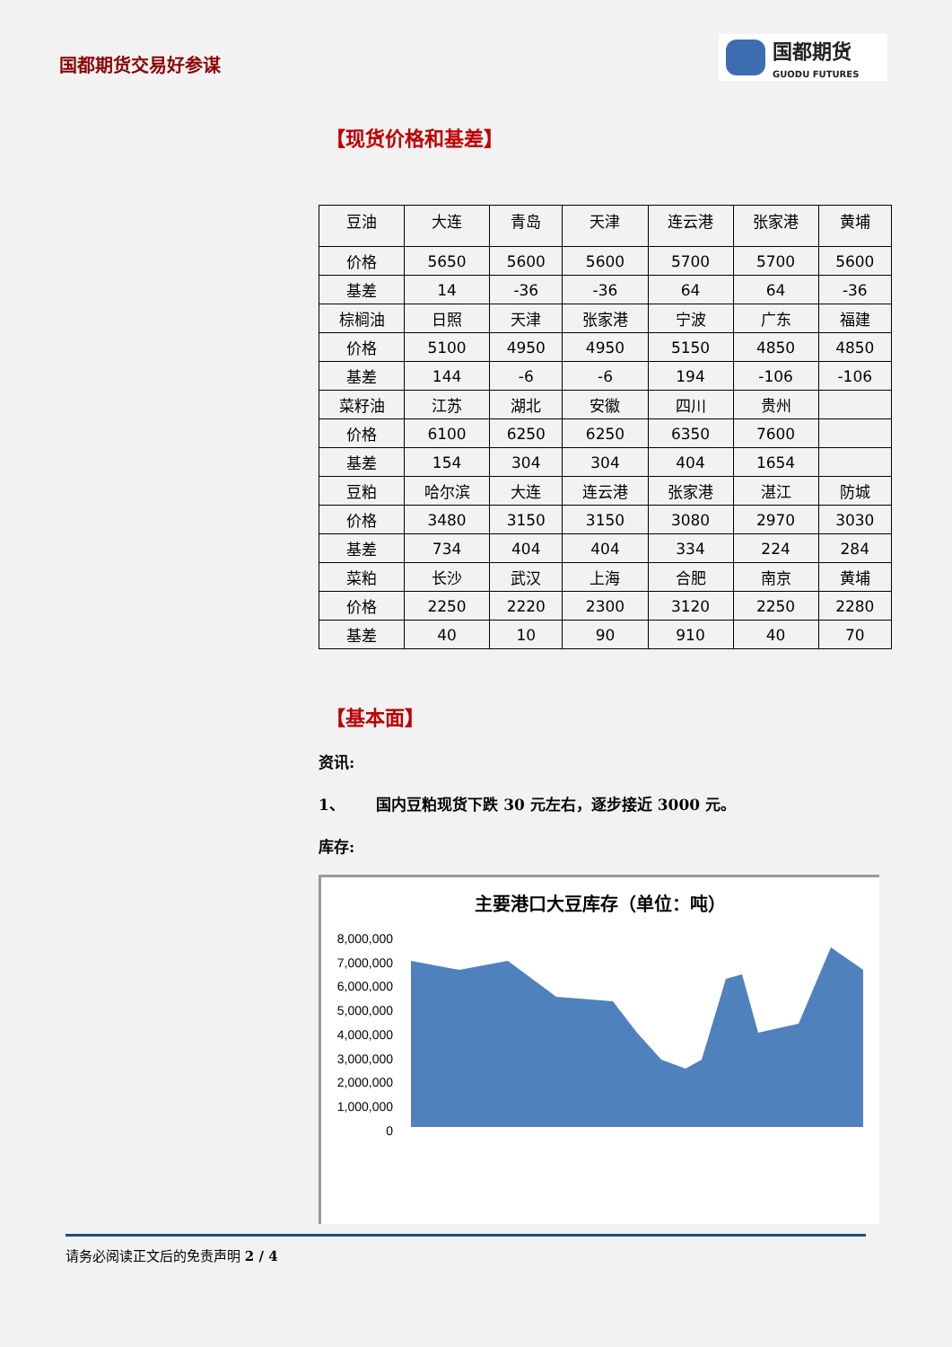国都期货交易好参谋
国都期货
GUODU FUTURES
【现货价格和基差】
| 豆油 | 大连 | 青岛 | 天津 | 连云港 | 张家港 | 黄埔 |
| 价格 | 5650 | 5600 | 5600 | 5700 | 5700 | 5600 |
| 基差 | 14 | -36 | -36 | 64 | 64 | -36 |
| 棕榈油 | 日照 | 天津 | 张家港 | 宁波 | 广东 | 福建 |
| 价格 | 5100 | 4950 | 4950 | 5150 | 4850 | 4850 |
| 基差 | 144 | -6 | -6 | 194 | -106 | -106 |
| 菜籽油 | 江苏 | 湖北 | 安徽 | 四川 | 贵州 | |
| 价格 | 6100 | 6250 | 6250 | 6350 | 7600 | |
| 基差 | 154 | 304 | 304 | 404 | 1654 | |
| 豆粕 | 哈尔滨 | 大连 | 连云港 | 张家港 | 湛江 | 防城 |
| 价格 | 3480 | 3150 | 3150 | 3080 | 2970 | 3030 |
| 基差 | 734 | 404 | 404 | 334 | 224 | 284 |
| 菜粕 | 长沙 | 武汉 | 上海 | 合肥 | 南京 | 黄埔 |
| 价格 | 2250 | 2220 | 2300 | 3120 | 2250 | 2280 |
| 基差 | 40 | 10 | 90 | 910 | 40 | 70 |
【基本面】
资讯:
1、 国内豆粕现货下跌 30 元左右，逐步接近 3000 元。
库存:
主要港口大豆库存（单位：吨）
8,000,000
7,000,000
6,000,000
5,000,000
4,000,000
3,000,000
2,000,000
1,000,000
0
请务必阅读正文后的免责声明 2 / 4